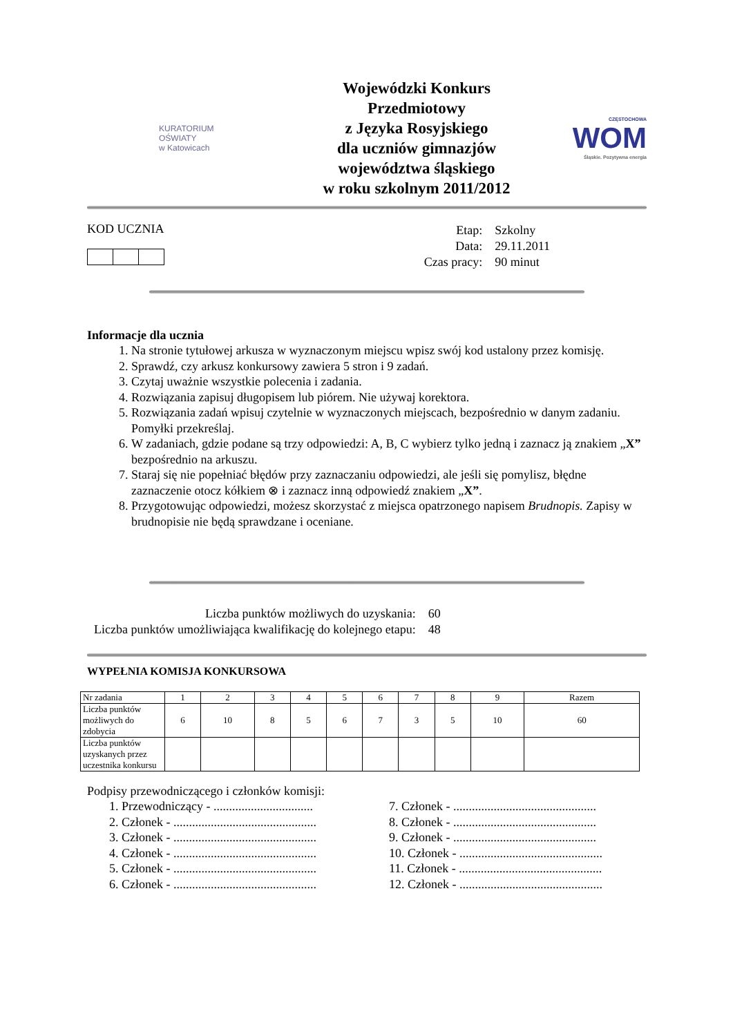KURATORIUM
OŚWIATY
w Katowicach
Wojewódzki Konkurs Przedmiotowy
z Języka Rosyjskiego
dla uczniów gimnazjów
województwa śląskiego
w roku szkolnym 2011/2012
CZĘSTOCHOWA
WOM
Śląskie. Pozytywna energia
KOD UCZNIA
| Etap: | Szkolny |
| Data: | 29.11.2011 |
| Czas pracy: | 90 minut |
Informacje dla ucznia
1. Na stronie tytułowej arkusza w wyznaczonym miejscu wpisz swój kod ustalony przez komisję.
2. Sprawdź, czy arkusz konkursowy zawiera 5 stron i 9 zadań.
3. Czytaj uważnie wszystkie polecenia i zadania.
4. Rozwiązania zapisuj długopisem lub piórem. Nie używaj korektora.
5. Rozwiązania zadań wpisuj czytelnie w wyznaczonych miejscach, bezpośrednio w danym zadaniu. Pomyłki przekreślaj.
6. W zadaniach, gdzie podane są trzy odpowiedzi: A, B, C wybierz tylko jedną i zaznacz ją znakiem „X” bezpośrednio na arkuszu.
7. Staraj się nie popełniać błędów przy zaznaczaniu odpowiedzi, ale jeśli się pomylisz, błędne zaznaczenie otocz kółkiem ⊗ i zaznacz inną odpowiedź znakiem „X”.
8. Przygotowując odpowiedzi, możesz skorzystać z miejsca opatrzonego napisem Brudnopis. Zapisy w brudnopisie nie będą sprawdzane i oceniane.
| Liczba punktów możliwych do uzyskania: | 60 |
| Liczba punktów umożliwiająca kwalifikację do kolejnego etapu: | 48 |
WYPEŁNIA KOMISJA KONKURSOWA
| Nr zadania | 1 | 2 | 3 | 4 | 5 | 6 | 7 | 8 | 9 | Razem |
| Liczba punktów możliwych do zdobycia | 6 | 10 | 8 | 5 | 6 | 7 | 3 | 5 | 10 | 60 |
| Liczba punktów uzyskanych przez uczestnika konkursu | | | | | | | | | | |
Podpisy przewodniczącego i członków komisji:
1. Przewodniczący - ................................
2. Członek - ..............................................
3. Członek - ..............................................
4. Członek - ..............................................
5. Członek - ..............................................
6. Członek - ..............................................
7. Członek - ..............................................
8. Członek - ..............................................
9. Członek - ..............................................
10. Członek - ..............................................
11. Członek - ..............................................
12. Członek - ..............................................